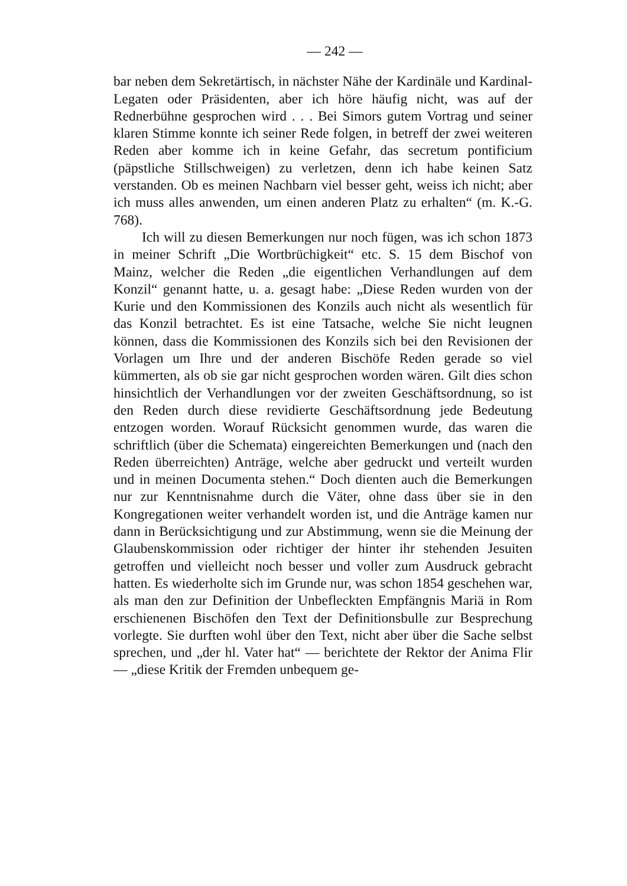— 242 —
bar neben dem Sekretärtisch, in nächster Nähe der Kardinäle und Kardinal-Legaten oder Präsidenten, aber ich höre häufig nicht, was auf der Rednerbühne gesprochen wird . . . Bei Simors gutem Vortrag und seiner klaren Stimme konnte ich seiner Rede folgen, in betreff der zwei weiteren Reden aber komme ich in keine Gefahr, das secretum pontificium (päpstliche Stillschweigen) zu verletzen, denn ich habe keinen Satz verstanden. Ob es meinen Nachbarn viel besser geht, weiss ich nicht; aber ich muss alles anwenden, um einen anderen Platz zu erhalten“ (m. K.-G. 768).
Ich will zu diesen Bemerkungen nur noch fügen, was ich schon 1873 in meiner Schrift „Die Wortbrüchigkeit“ etc. S. 15 dem Bischof von Mainz, welcher die Reden „die eigentlichen Verhandlungen auf dem Konzil“ genannt hatte, u. a. gesagt habe: „Diese Reden wurden von der Kurie und den Kommissionen des Konzils auch nicht als wesentlich für das Konzil betrachtet. Es ist eine Tatsache, welche Sie nicht leugnen können, dass die Kommissionen des Konzils sich bei den Revisionen der Vorlagen um Ihre und der anderen Bischöfe Reden gerade so viel kümmerten, als ob sie gar nicht gesprochen worden wären. Gilt dies schon hinsichtlich der Verhandlungen vor der zweiten Geschäftsordnung, so ist den Reden durch diese revidierte Geschäftsordnung jede Bedeutung entzogen worden. Worauf Rücksicht genommen wurde, das waren die schriftlich (über die Schemata) eingereichten Bemerkungen und (nach den Reden überreichten) Anträge, welche aber gedruckt und verteilt wurden und in meinen Documenta stehen.“ Doch dienten auch die Bemerkungen nur zur Kenntnisnahme durch die Väter, ohne dass über sie in den Kongregationen weiter verhandelt worden ist, und die Anträge kamen nur dann in Berücksichtigung und zur Abstimmung, wenn sie die Meinung der Glaubenskommission oder richtiger der hinter ihr stehenden Jesuiten getroffen und vielleicht noch besser und voller zum Ausdruck gebracht hatten. Es wiederholte sich im Grunde nur, was schon 1854 geschehen war, als man den zur Definition der Unbefleckten Empfängnis Mariä in Rom erschienenen Bischöfen den Text der Definitionsbulle zur Besprechung vorlegte. Sie durften wohl über den Text, nicht aber über die Sache selbst sprechen, und „der hl. Vater hat“ — berichtete der Rektor der Anima Flir — „diese Kritik der Fremden unbequem ge-